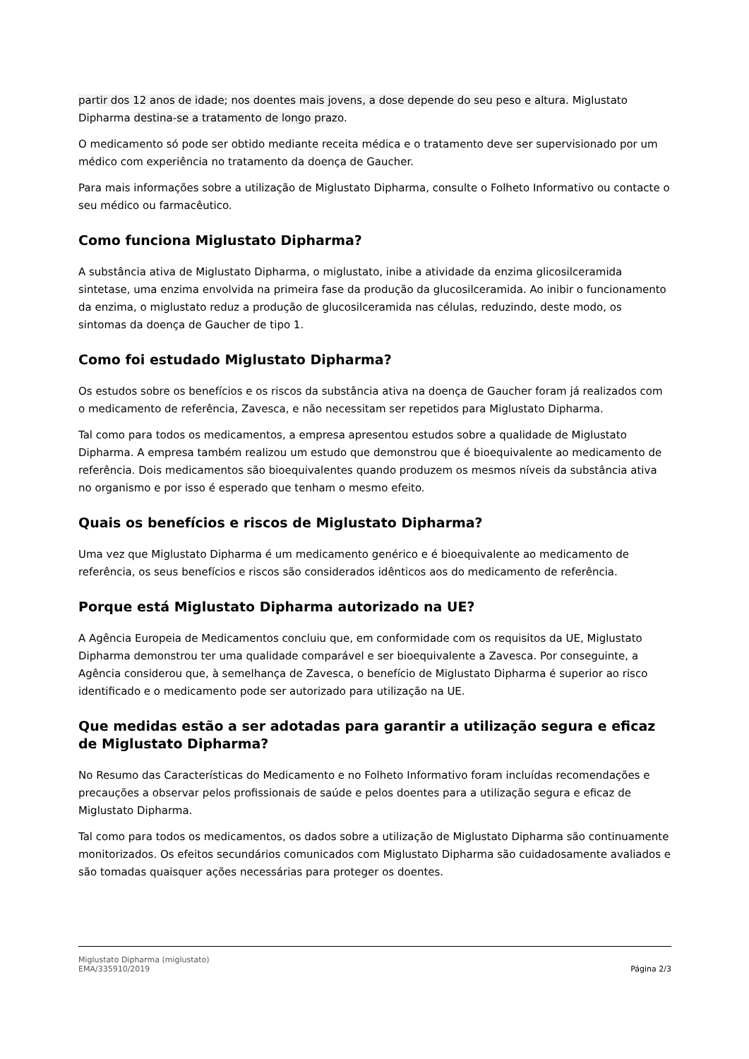partir dos 12 anos de idade; nos doentes mais jovens, a dose depende do seu peso e altura. Miglustato Dipharma destina-se a tratamento de longo prazo.
O medicamento só pode ser obtido mediante receita médica e o tratamento deve ser supervisionado por um médico com experiência no tratamento da doença de Gaucher.
Para mais informações sobre a utilização de Miglustato Dipharma, consulte o Folheto Informativo ou contacte o seu médico ou farmacêutico.
Como funciona Miglustato Dipharma?
A substância ativa de Miglustato Dipharma, o miglustato, inibe a atividade da enzima glicosilceramida sintetase, uma enzima envolvida na primeira fase da produção da glucosilceramida. Ao inibir o funcionamento da enzima, o miglustato reduz a produção de glucosilceramida nas células, reduzindo, deste modo, os sintomas da doença de Gaucher de tipo 1.
Como foi estudado Miglustato Dipharma?
Os estudos sobre os benefícios e os riscos da substância ativa na doença de Gaucher foram já realizados com o medicamento de referência, Zavesca, e não necessitam ser repetidos para Miglustato Dipharma.
Tal como para todos os medicamentos, a empresa apresentou estudos sobre a qualidade de Miglustato Dipharma. A empresa também realizou um estudo que demonstrou que é bioequivalente ao medicamento de referência. Dois medicamentos são bioequivalentes quando produzem os mesmos níveis da substância ativa no organismo e por isso é esperado que tenham o mesmo efeito.
Quais os benefícios e riscos de Miglustato Dipharma?
Uma vez que Miglustato Dipharma é um medicamento genérico e é bioequivalente ao medicamento de referência, os seus benefícios e riscos são considerados idênticos aos do medicamento de referência.
Porque está Miglustato Dipharma autorizado na UE?
A Agência Europeia de Medicamentos concluiu que, em conformidade com os requisitos da UE, Miglustato Dipharma demonstrou ter uma qualidade comparável e ser bioequivalente a Zavesca. Por conseguinte, a Agência considerou que, à semelhança de Zavesca, o benefício de Miglustato Dipharma é superior ao risco identificado e o medicamento pode ser autorizado para utilização na UE.
Que medidas estão a ser adotadas para garantir a utilização segura e eficaz de Miglustato Dipharma?
No Resumo das Características do Medicamento e no Folheto Informativo foram incluídas recomendações e precauções a observar pelos profissionais de saúde e pelos doentes para a utilização segura e eficaz de Miglustato Dipharma.
Tal como para todos os medicamentos, os dados sobre a utilização de Miglustato Dipharma são continuamente monitorizados. Os efeitos secundários comunicados com Miglustato Dipharma são cuidadosamente avaliados e são tomadas quaisquer ações necessárias para proteger os doentes.
Miglustato Dipharma (miglustato)
EMA/335910/2019 Página 2/3